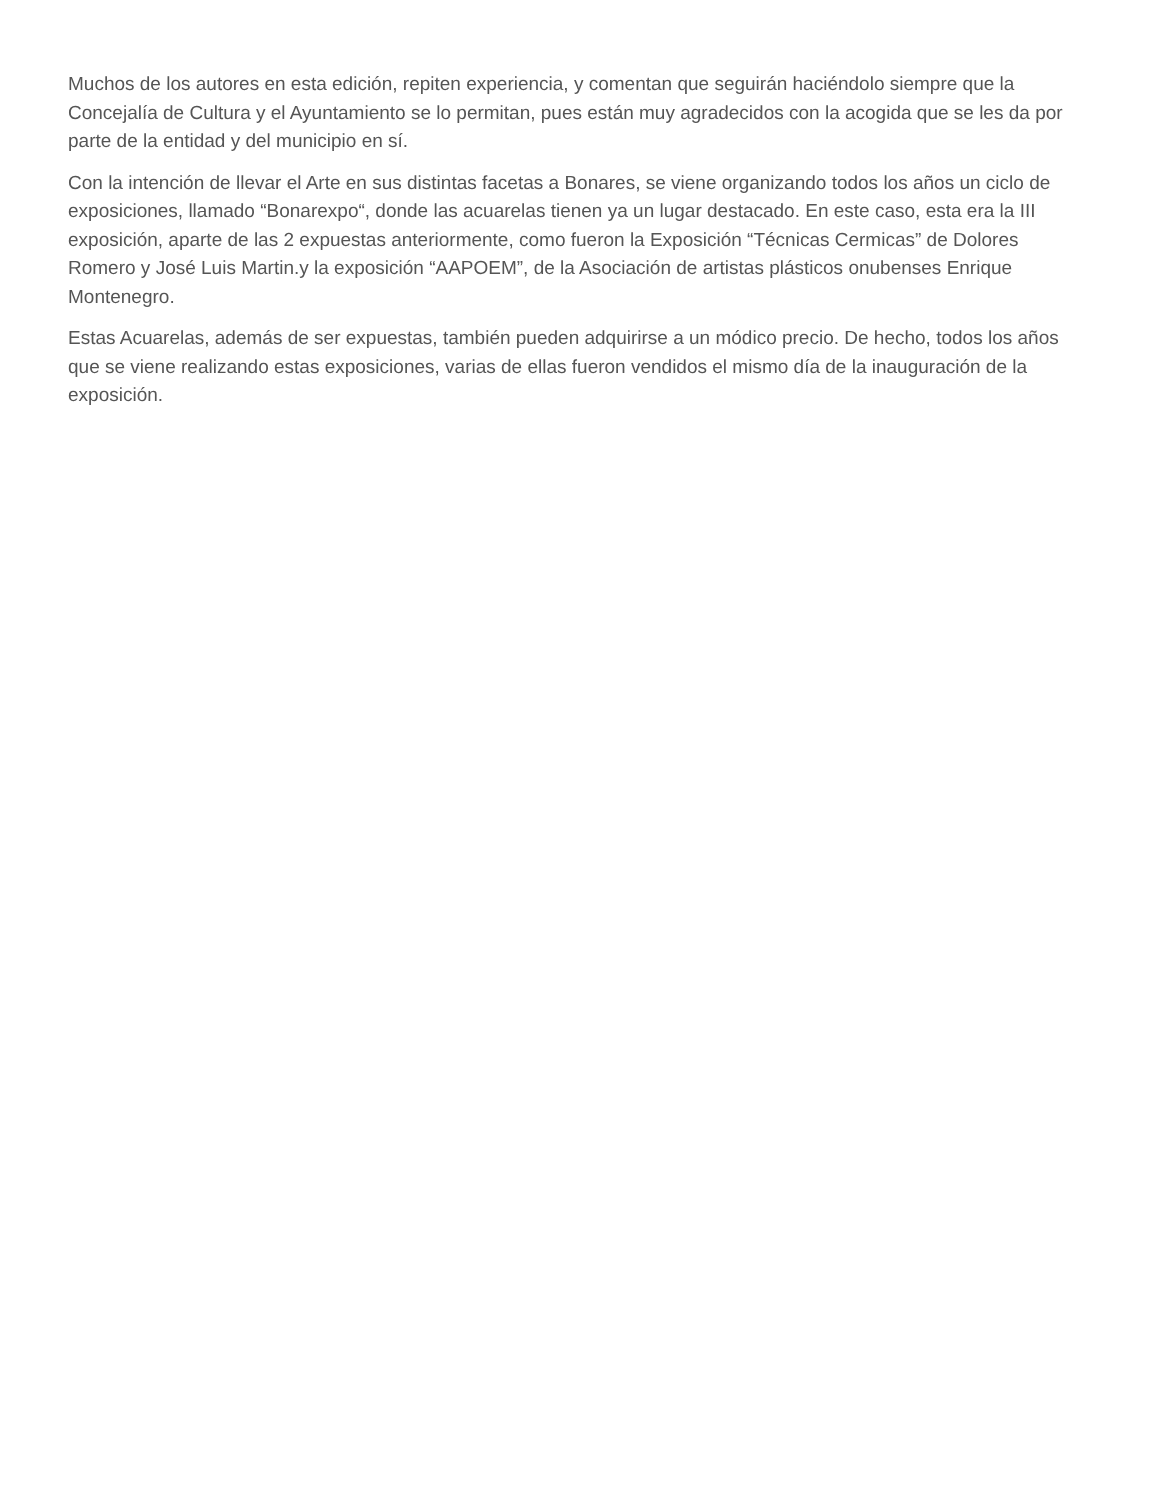Muchos de los autores en esta edición, repiten experiencia, y comentan que seguirán haciéndolo siempre que la Concejalía de Cultura y el Ayuntamiento se lo permitan, pues están muy agradecidos con la acogida que se les da por parte de la entidad y del municipio en sí.
Con la intención de llevar el Arte en sus distintas facetas a Bonares, se viene organizando todos los años un ciclo de exposiciones, llamado “Bonarexpo“, donde las acuarelas tienen ya un lugar destacado. En este caso, esta era la III exposición, aparte de las 2 expuestas anteriormente, como fueron la Exposición “Técnicas Cermicas” de Dolores Romero y José Luis Martin.y la exposición “AAPOEM”, de la Asociación de artistas plásticos onubenses Enrique Montenegro.
Estas Acuarelas, además de ser expuestas, también pueden adquirirse a un módico precio. De hecho, todos los años que se viene realizando estas exposiciones, varias de ellas fueron vendidos el mismo día de la inauguración de la exposición.